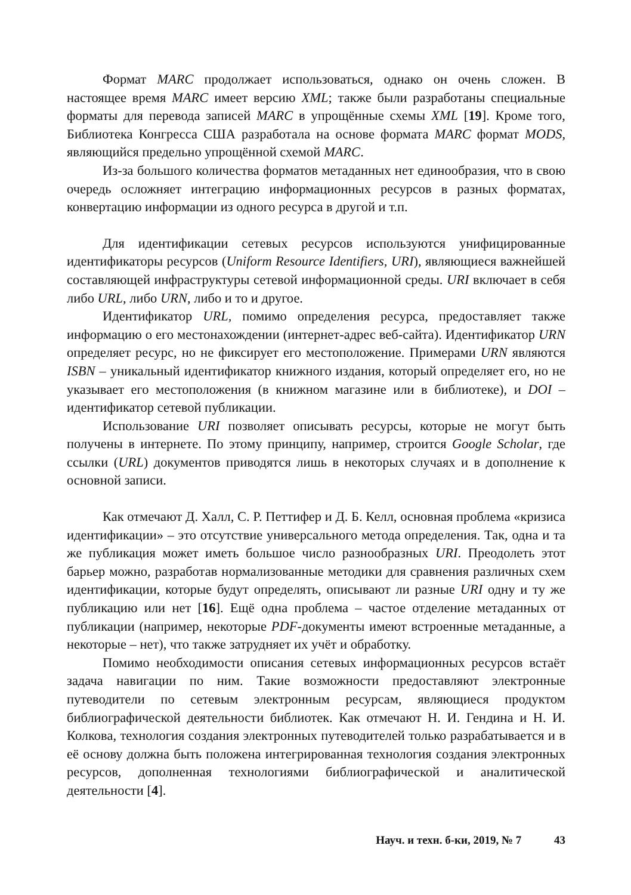Формат MARC продолжает использоваться, однако он очень сложен. В настоящее время MARC имеет версию XML; также были разработаны специальные форматы для перевода записей MARC в упрощённые схемы XML [19]. Кроме того, Библиотека Конгресса США разработала на основе формата MARC формат MODS, являющийся предельно упрощённой схемой MARC.
Из-за большого количества форматов метаданных нет единообразия, что в свою очередь осложняет интеграцию информационных ресурсов в разных форматах, конвертацию информации из одного ресурса в другой и т.п.
Для идентификации сетевых ресурсов используются унифицированные идентификаторы ресурсов (Uniform Resource Identifiers, URI), являющиеся важнейшей составляющей инфраструктуры сетевой информационной среды. URI включает в себя либо URL, либо URN, либо и то и другое.
Идентификатор URL, помимо определения ресурса, предоставляет также информацию о его местонахождении (интернет-адрес веб-сайта). Идентификатор URN определяет ресурс, но не фиксирует его местоположение. Примерами URN являются ISBN – уникальный идентификатор книжного издания, который определяет его, но не указывает его местоположения (в книжном магазине или в библиотеке), и DOI – идентификатор сетевой публикации.
Использование URI позволяет описывать ресурсы, которые не могут быть получены в интернете. По этому принципу, например, строится Google Scholar, где ссылки (URL) документов приводятся лишь в некоторых случаях и в дополнение к основной записи.
Как отмечают Д. Халл, С. Р. Петтифер и Д. Б. Келл, основная проблема «кризиса идентификации» – это отсутствие универсального метода определения. Так, одна и та же публикация может иметь большое число разнообразных URI. Преодолеть этот барьер можно, разработав нормализованные методики для сравнения различных схем идентификации, которые будут определять, описывают ли разные URI одну и ту же публикацию или нет [16]. Ещё одна проблема – частое отделение метаданных от публикации (например, некоторые PDF-документы имеют встроенные метаданные, а некоторые – нет), что также затрудняет их учёт и обработку.
Помимо необходимости описания сетевых информационных ресурсов встаёт задача навигации по ним. Такие возможности предоставляют электронные путеводители по сетевым электронным ресурсам, являющиеся продуктом библиографической деятельности библиотек. Как отмечают Н. И. Гендина и Н. И. Колкова, технология создания электронных путеводителей только разрабатывается и в её основу должна быть положена интегрированная технология создания электронных ресурсов, дополненная технологиями библиографической и аналитической деятельности [4].
Науч. и техн. б-ки, 2019, № 7 43